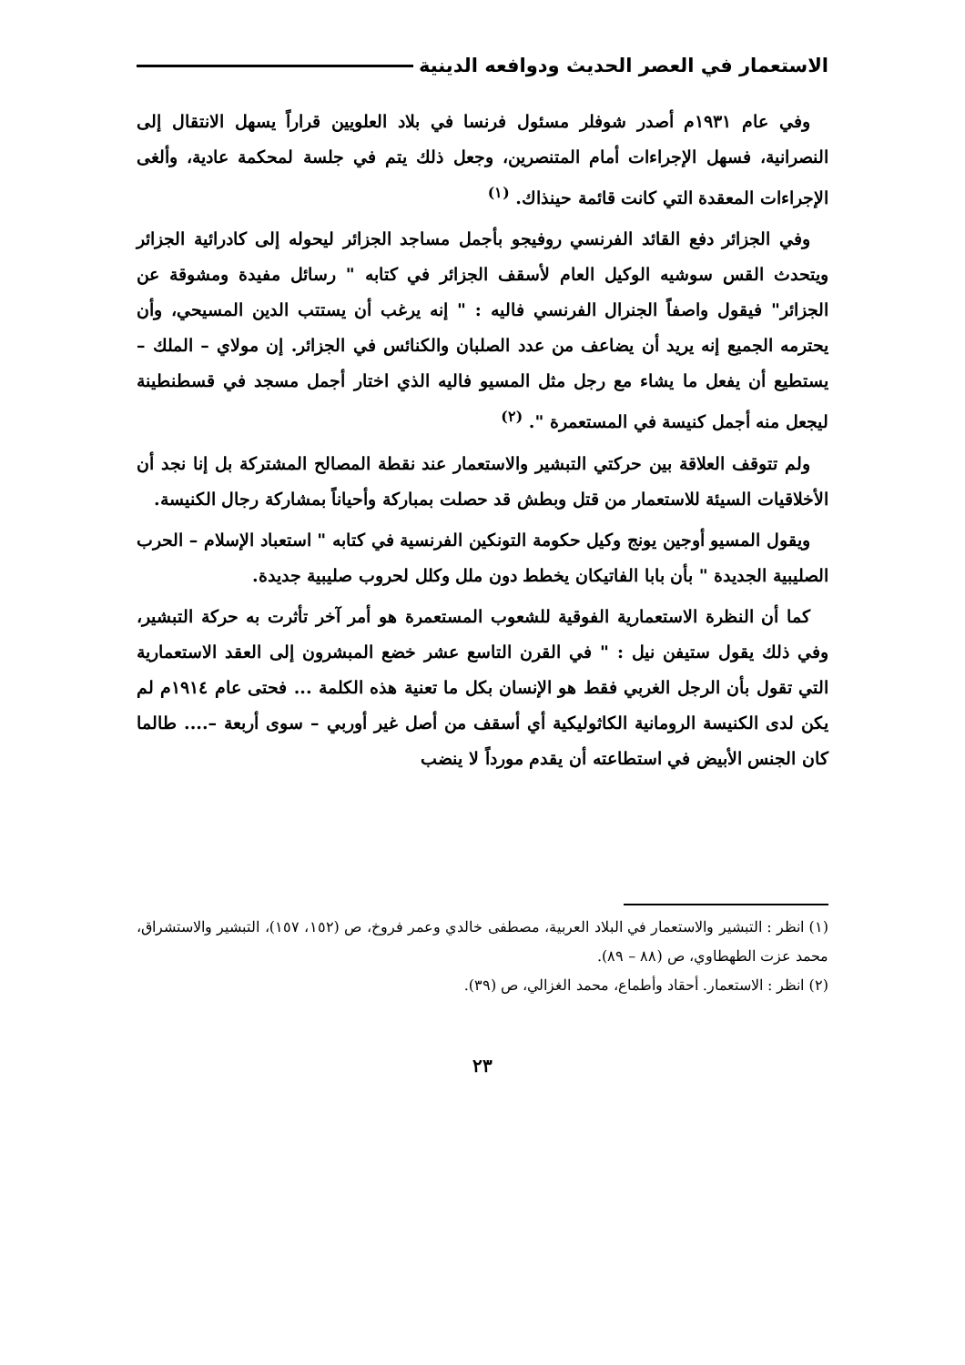الاستعمار في العصر الحديث ودوافعه الدينية
وفي عام ١٩٣١م أصدر شوفلر مسئول فرنسا في بلاد العلويين قراراً يسهل الانتقال إلى النصرانية، فسهل الإجراءات أمام المتنصرين، وجعل ذلك يتم في جلسة لمحكمة عادية، وألغى الإجراءات المعقدة التي كانت قائمة حينذاك. <sup>(١)</sup>
وفي الجزائر دفع القائد الفرنسي روفيجو بأجمل مساجد الجزائر ليحوله إلى كادرائية الجزائر ويتحدث القس سوشيه الوكيل العام لأسقف الجزائر في كتابه " رسائل مفيدة ومشوقة عن الجزائر" فيقول واصفاً الجنرال الفرنسي فاليه : " إنه يرغب أن يستتب الدين المسيحي، وأن يحترمه الجميع إنه يريد أن يضاعف من عدد الصلبان والكنائس في الجزائر. إن مولاي – الملك – يستطيع أن يفعل ما يشاء مع رجل مثل المسيو فاليه الذي اختار أجمل مسجد في قسطنطينة ليجعل منه أجمل كنيسة في المستعمرة ". <sup>(٢)</sup>
ولم تتوقف العلاقة بين حركتي التبشير والاستعمار عند نقطة المصالح المشتركة بل إنا نجد أن الأخلاقيات السيئة للاستعمار من قتل وبطش قد حصلت بمباركة وأحياناً بمشاركة رجال الكنيسة.
ويقول المسيو أوجين يونج وكيل حكومة التونكين الفرنسية في كتابه " استعباد الإسلام – الحرب الصليبية الجديدة " بأن بابا الفاتيكان يخطط دون ملل وكلل لحروب صليبية جديدة.
كما أن النظرة الاستعمارية الفوقية للشعوب المستعمرة هو أمر آخر تأثرت به حركة التبشير، وفي ذلك يقول ستيفن نيل : " في القرن التاسع عشر خضع المبشرون إلى العقد الاستعمارية التي تقول بأن الرجل الغربي فقط هو الإنسان بكل ما تعنية هذه الكلمة ... فحتى عام ١٩١٤م لم يكن لدى الكنيسة الرومانية الكاثوليكية أي أسقف من أصل غير أوربي – سوى أربعة –.... طالما كان الجنس الأبيض في استطاعته أن يقدم مورداً لا ينضب
(١) انظر : التبشير والاستعمار في البلاد العربية، مصطفى خالدي وعمر فروخ، ص (١٥٢، ١٥٧)، التبشير والاستشراق، محمد عزت الطهطاوي، ص (٨٨ – ٨٩).
(٢) انظر : الاستعمار. أحقاد وأطماع، محمد الغزالي، ص (٣٩).
٢٣